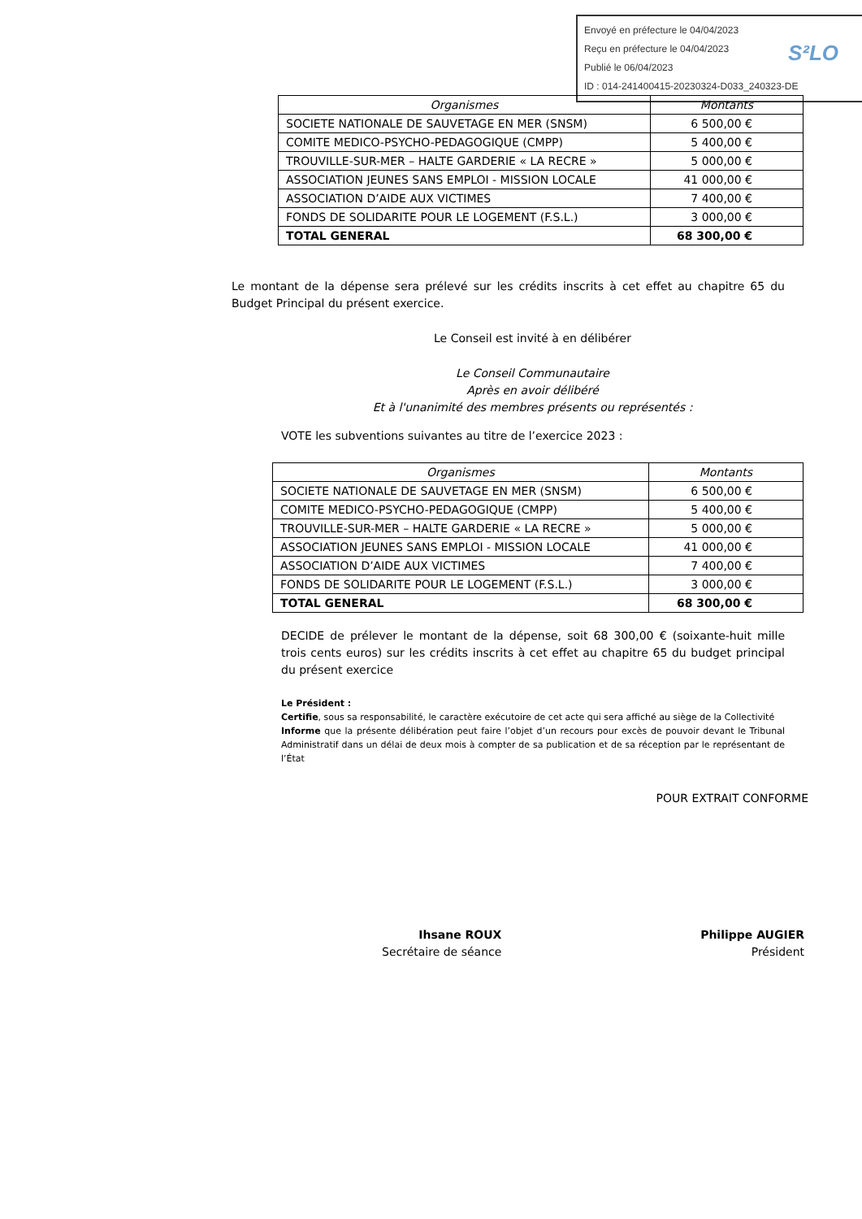Envoyé en préfecture le 04/04/2023
Reçu en préfecture le 04/04/2023
Publié le 06/04/2023
ID : 014-241400415-20230324-D033_240323-DE
S²LO
| Organismes | Montants |
| --- | --- |
| SOCIETE NATIONALE DE SAUVETAGE EN MER (SNSM) | 6 500,00 € |
| COMITE MEDICO-PSYCHO-PEDAGOGIQUE (CMPP) | 5 400,00 € |
| TROUVILLE-SUR-MER – HALTE GARDERIE « LA RECRE » | 5 000,00 € |
| ASSOCIATION JEUNES SANS EMPLOI - MISSION LOCALE | 41 000,00 € |
| ASSOCIATION D’AIDE AUX VICTIMES | 7 400,00 € |
| FONDS DE SOLIDARITE POUR LE LOGEMENT (F.S.L.) | 3 000,00 € |
| TOTAL GENERAL | 68 300,00 € |
Le montant de la dépense sera prélevé sur les crédits inscrits à cet effet au chapitre 65 du Budget Principal du présent exercice.
Le Conseil est invité à en délibérer
Le Conseil Communautaire
Après en avoir délibéré
Et à l'unanimité des membres présents ou représentés :
VOTE les subventions suivantes au titre de l’exercice 2023 :
| Organismes | Montants |
| --- | --- |
| SOCIETE NATIONALE DE SAUVETAGE EN MER (SNSM) | 6 500,00 € |
| COMITE MEDICO-PSYCHO-PEDAGOGIQUE (CMPP) | 5 400,00 € |
| TROUVILLE-SUR-MER – HALTE GARDERIE « LA RECRE » | 5 000,00 € |
| ASSOCIATION JEUNES SANS EMPLOI - MISSION LOCALE | 41 000,00 € |
| ASSOCIATION D’AIDE AUX VICTIMES | 7 400,00 € |
| FONDS DE SOLIDARITE POUR LE LOGEMENT (F.S.L.) | 3 000,00 € |
| TOTAL GENERAL | 68 300,00 € |
DECIDE de prélever le montant de la dépense, soit 68 300,00 € (soixante-huit mille trois cents euros) sur les crédits inscrits à cet effet au chapitre 65 du budget principal du présent exercice
Le Président :
Certifie, sous sa responsabilité, le caractère exécutoire de cet acte qui sera affiché au siège de la Collectivité
Informe que la présente délibération peut faire l’objet d’un recours pour excès de pouvoir devant le Tribunal Administratif dans un délai de deux mois à compter de sa publication et de sa réception par le représentant de l’État
POUR EXTRAIT CONFORME
Ihsane ROUX
Secrétaire de séance
Philippe AUGIER
Président